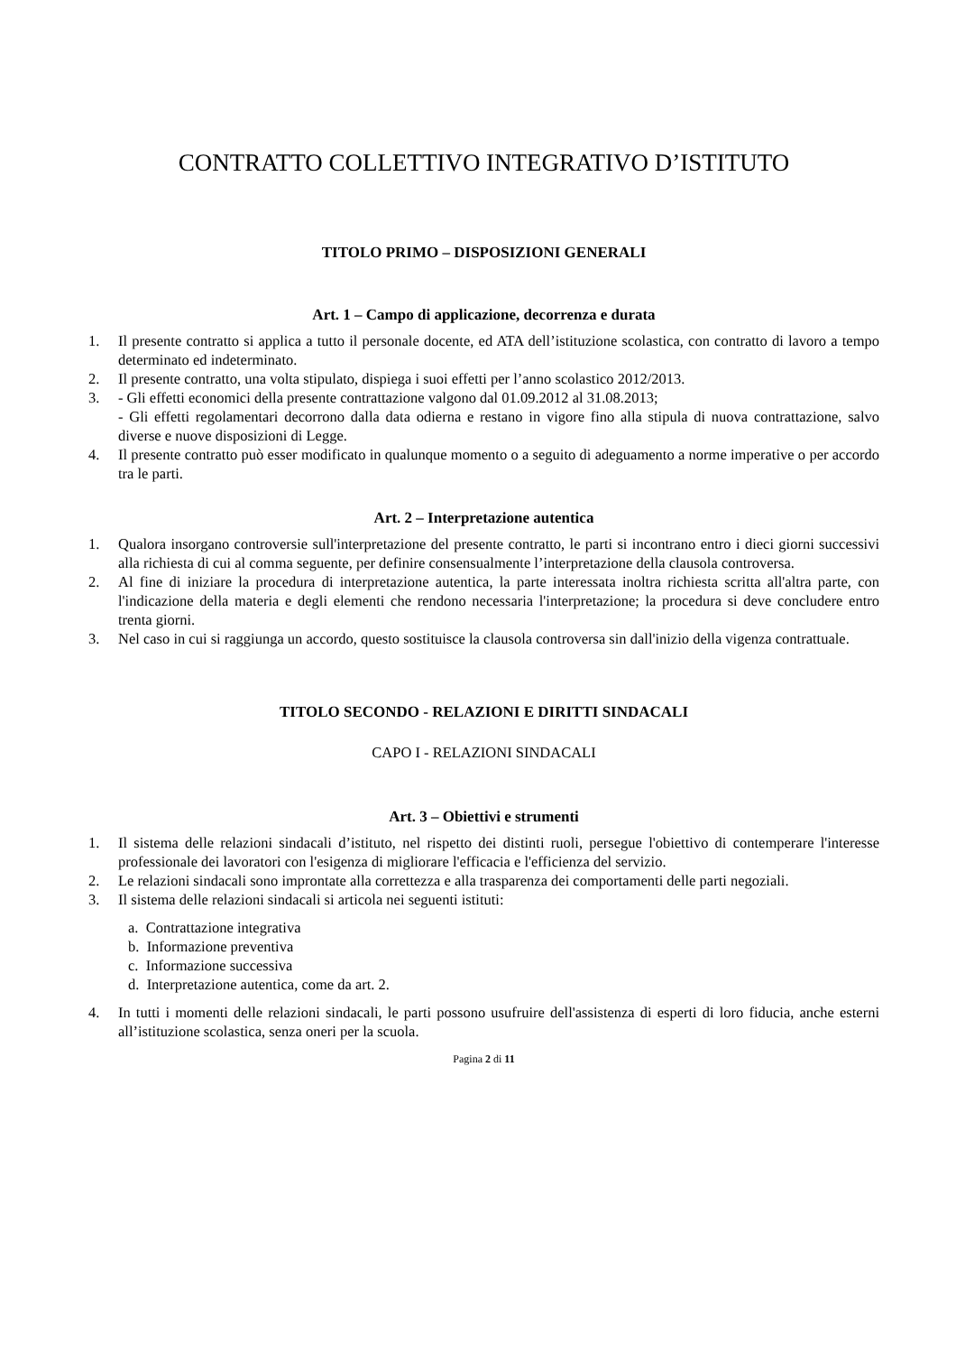CONTRATTO COLLETTIVO INTEGRATIVO D’ISTITUTO
TITOLO PRIMO – DISPOSIZIONI GENERALI
Art. 1 – Campo di applicazione, decorrenza e durata
1. Il presente contratto si applica a tutto il personale docente, ed ATA dell’istituzione scolastica, con contratto di lavoro a tempo determinato ed indeterminato.
2. Il presente contratto, una volta stipulato, dispiega i suoi effetti per l’anno scolastico 2012/2013.
3. - Gli effetti economici della presente contrattazione valgono dal 01.09.2012 al 31.08.2013;
- Gli effetti regolamentari decorrono dalla data odierna e restano in vigore fino alla stipula di nuova contrattazione, salvo diverse e nuove disposizioni di Legge.
4. Il presente contratto può esser modificato in qualunque momento o a seguito di adeguamento a norme imperative o per accordo tra le parti.
Art. 2 – Interpretazione autentica
1. Qualora insorgano controversie sull'interpretazione del presente contratto, le parti si incontrano entro i dieci giorni successivi alla richiesta di cui al comma seguente, per definire consensualmente l’interpretazione della clausola controversa.
2. Al fine di iniziare la procedura di interpretazione autentica, la parte interessata inoltra richiesta scritta all'altra parte, con l'indicazione della materia e degli elementi che rendono necessaria l'interpretazione; la procedura si deve concludere entro trenta giorni.
3. Nel caso in cui si raggiunga un accordo, questo sostituisce la clausola controversa sin dall'inizio della vigenza contrattuale.
TITOLO SECONDO - RELAZIONI E DIRITTI SINDACALI
CAPO I - RELAZIONI SINDACALI
Art. 3 – Obiettivi e strumenti
1. Il sistema delle relazioni sindacali d’istituto, nel rispetto dei distinti ruoli, persegue l'obiettivo di contemperare l'interesse professionale dei lavoratori con l'esigenza di migliorare l'efficacia e l'efficienza del servizio.
2. Le relazioni sindacali sono improntate alla correttezza e alla trasparenza dei comportamenti delle parti negoziali.
3. Il sistema delle relazioni sindacali si articola nei seguenti istituti:
a. Contrattazione integrativa
b. Informazione preventiva
c. Informazione successiva
d. Interpretazione autentica, come da art. 2.
4. In tutti i momenti delle relazioni sindacali, le parti possono usufruire dell'assistenza di esperti di loro fiducia, anche esterni all’istituzione scolastica, senza oneri per la scuola.
Pagina 2 di 11